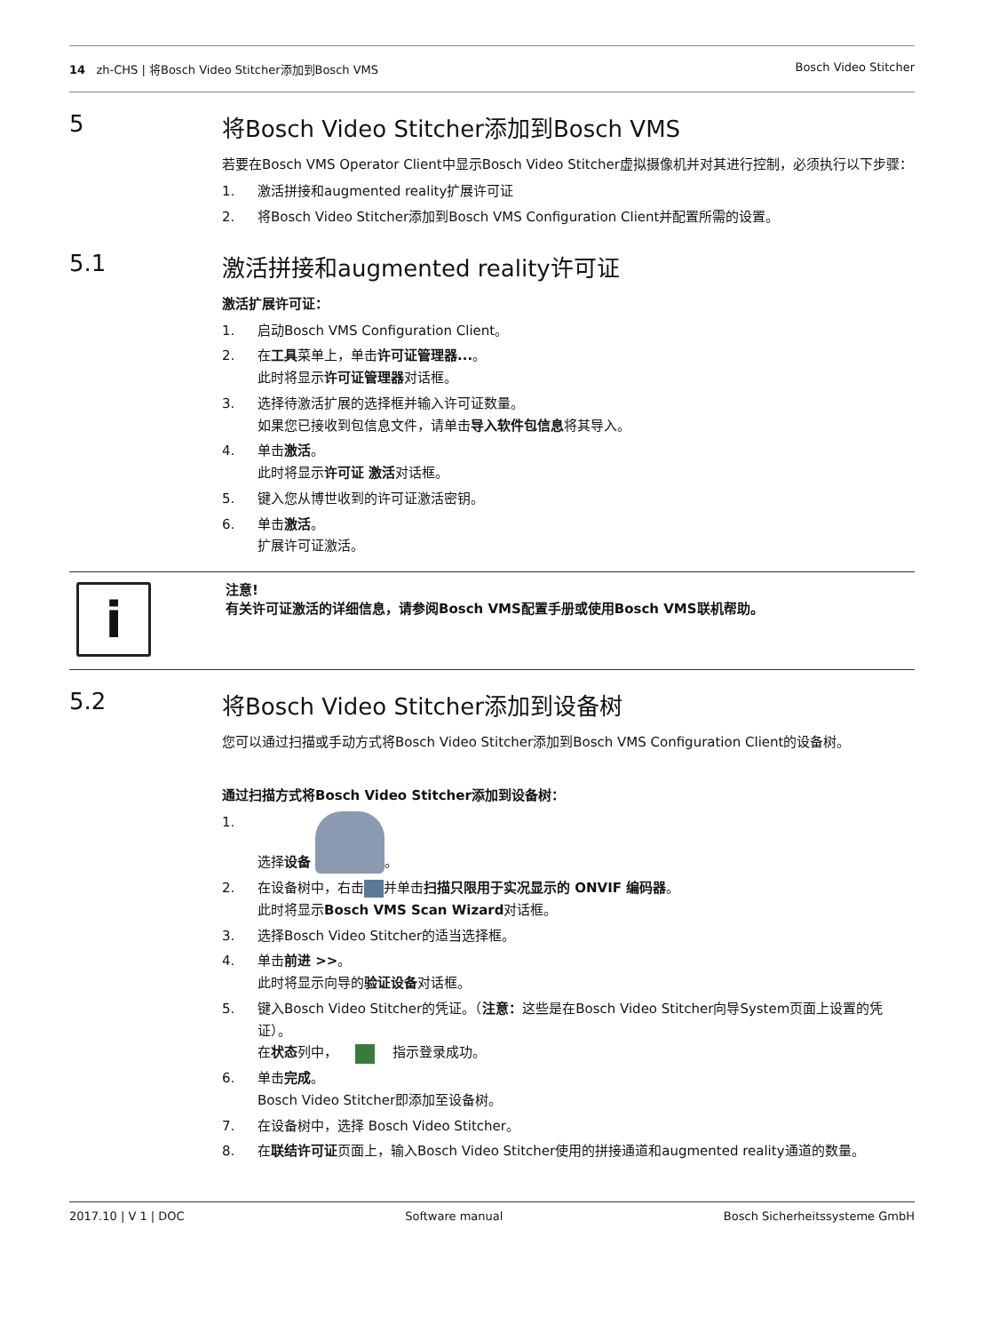14 zh-CHS | 将Bosch Video Stitcher添加到Bosch VMS Bosch Video Stitcher
5 将Bosch Video Stitcher添加到Bosch VMS
若要在Bosch VMS Operator Client中显示Bosch Video Stitcher虚拟摄像机并对其进行控制，必须执行以下步骤：
1. 激活拼接和augmented reality扩展许可证
2. 将Bosch Video Stitcher添加到Bosch VMS Configuration Client并配置所需的设置。
5.1 激活拼接和augmented reality许可证
激活扩展许可证：
1. 启动Bosch VMS Configuration Client。
2. 在工具菜单上，单击许可证管理器...。
此时将显示许可证管理器对话框。
3. 选择待激活扩展的选择框并输入许可证数量。
如果您已接收到包信息文件，请单击导入软件包信息将其导入。
4. 单击激活。
此时将显示许可证 激活对话框。
5. 键入您从博世收到的许可证激活密钥。
6. 单击激活。
扩展许可证激活。
i
注意!
有关许可证激活的详细信息，请参阅Bosch VMS配置手册或使用Bosch VMS联机帮助。
5.2 将Bosch Video Stitcher添加到设备树
您可以通过扫描或手动方式将Bosch Video Stitcher添加到Bosch VMS Configuration Client的设备树。
通过扫描方式将Bosch Video Stitcher添加到设备树：
1. 选择设备 。
2. 在设备树中，右击 并单击扫描只限用于实况显示的 ONVIF 编码器。
此时将显示Bosch VMS Scan Wizard对话框。
3. 选择Bosch Video Stitcher的适当选择框。
4. 单击前进 >>。
此时将显示向导的验证设备对话框。
5. 键入Bosch Video Stitcher的凭证。（注意：这些是在Bosch Video Stitcher向导System页面上设置的凭证）。
在状态列中， 指示登录成功。
6. 单击完成。
Bosch Video Stitcher即添加至设备树。
7. 在设备树中，选择 Bosch Video Stitcher。
8. 在联结许可证页面上，输入Bosch Video Stitcher使用的拼接通道和augmented reality通道的数量。
2017.10 | V 1 | DOC Software manual Bosch Sicherheitssysteme GmbH